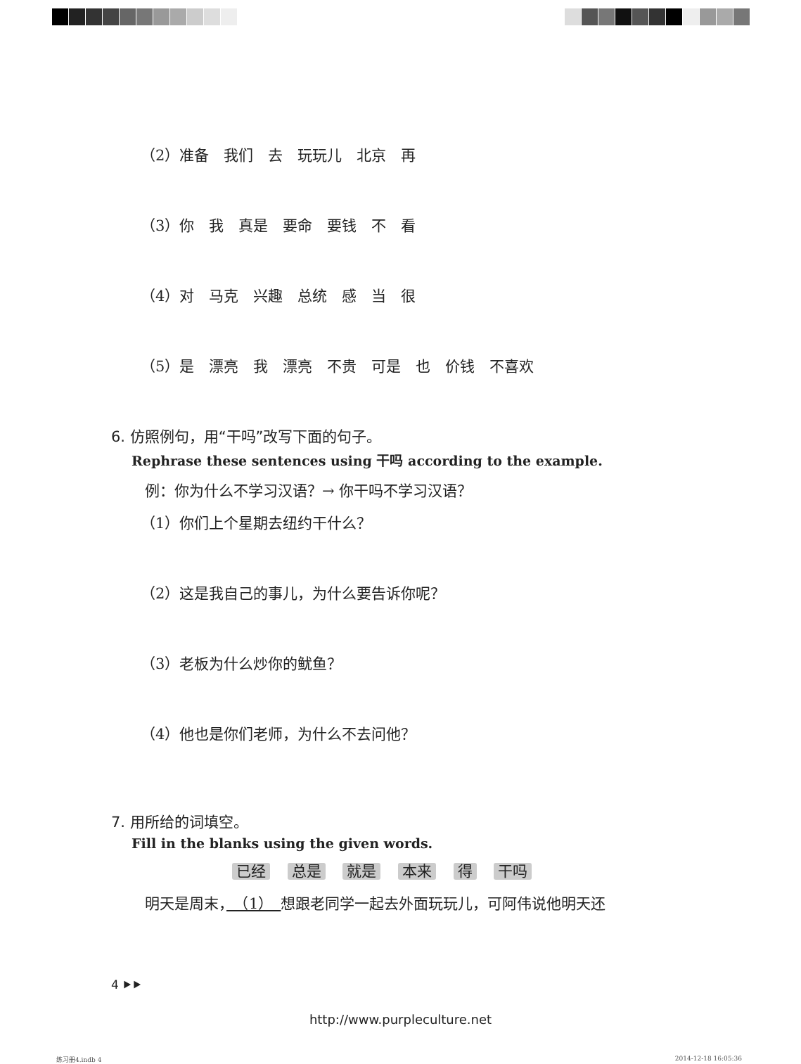（2）准备　我们　去　玩玩儿　北京　再
（3）你　我　真是　要命　要钱　不　看
（4）对　马克　兴趣　总统　感　当　很
（5）是　漂亮　我　漂亮　不贵　可是　也　价钱　不喜欢
6. 仿照例句，用“干吗”改写下面的句子。
Rephrase these sentences using 干吗 according to the example.
例：你为什么不学习汉语？→ 你干吗不学习汉语？
（1）你们上个星期去纽约干什么？
（2）这是我自己的事儿，为什么要告诉你呢？
（3）老板为什么炒你的鱿鱼？
（4）他也是你们老师，为什么不去问他？
7. 用所给的词填空。
Fill in the blanks using the given words.
已经 总是 就是 本来 得 干吗
明天是周末，　（1）　想跟老同学一起去外面玩玩儿，可阿伟说他明天还
4 ⯈⯈
http://www.purpleculture.net
练习册4.indb 4 2014-12-18 16:05:36